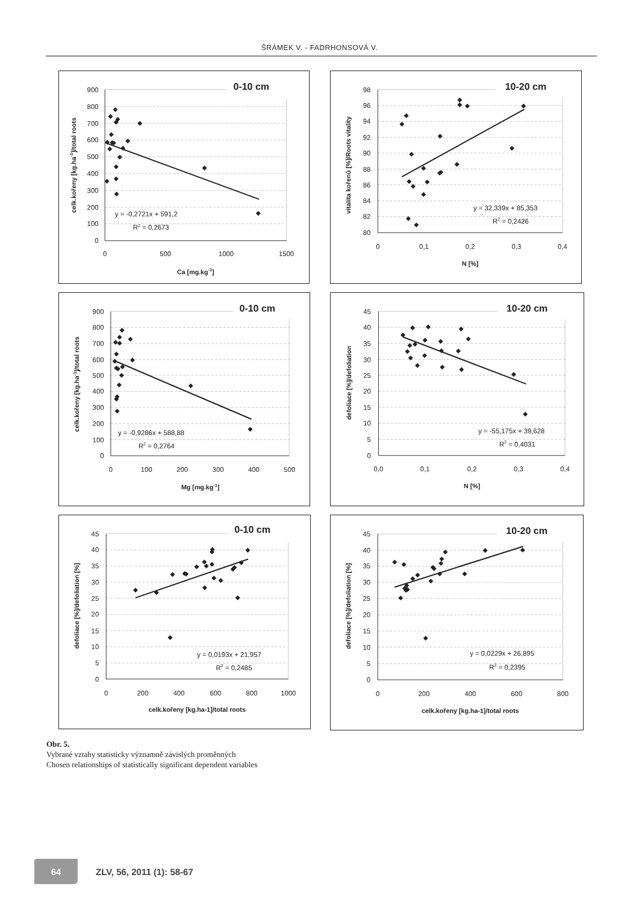ŠRÁMEK V. - FADRHONSOVÁ V.
0-10 cm
900
800
700
600
500
400
300
200
100
0
0
500
1000
1500
Ca [mg.kg-1]
celk.kořeny [kg.ha-1]/total roots
y = -0,2721x + 591,2
R2 = 0,2673
10-20 cm
98
96
94
92
90
88
86
84
82
80
0
0,1
0,2
0,3
0,4
N [%]
vitalita kořenů [%]/Roots vitality
y = 32,339x + 85,353
R2 = 0,2426
0-10 cm
900
800
700
600
500
400
300
200
100
0
0
100
200
300
400
500
Mg [mg.kg-1]
celk.kořeny [kg.ha-1]/total roots
y = -0,9286x + 588,88
R2 = 0,2764
10-20 cm
45
40
35
30
25
20
15
10
5
0
0,0
0,1
0,2
0,3
0,4
N [%]
defoliace [%]/defoliation
y = -55,175x + 39,628
R2 = 0,4031
0-10 cm
45
40
35
30
25
20
15
10
5
0
0
200
400
600
800
1000
celk.kořeny [kg.ha-1]/total roots
defoliace [%]/defoliation [%]
y = 0,0193x + 21,957
R2 = 0,2485
10-20 cm
45
40
35
30
25
20
15
10
5
0
0
200
400
600
800
celk.kořeny [kg.ha-1]/total roots
defoliace [%]/defoliation [%]
y = 0,0229x + 26,895
R2 = 0,2395
Obr. 5.
Vybrané vztahy statisticky významně závislých proměnných
Chosen relationships of statistically significant dependent variables
64
ZLV, 56, 2011 (1): 58-67